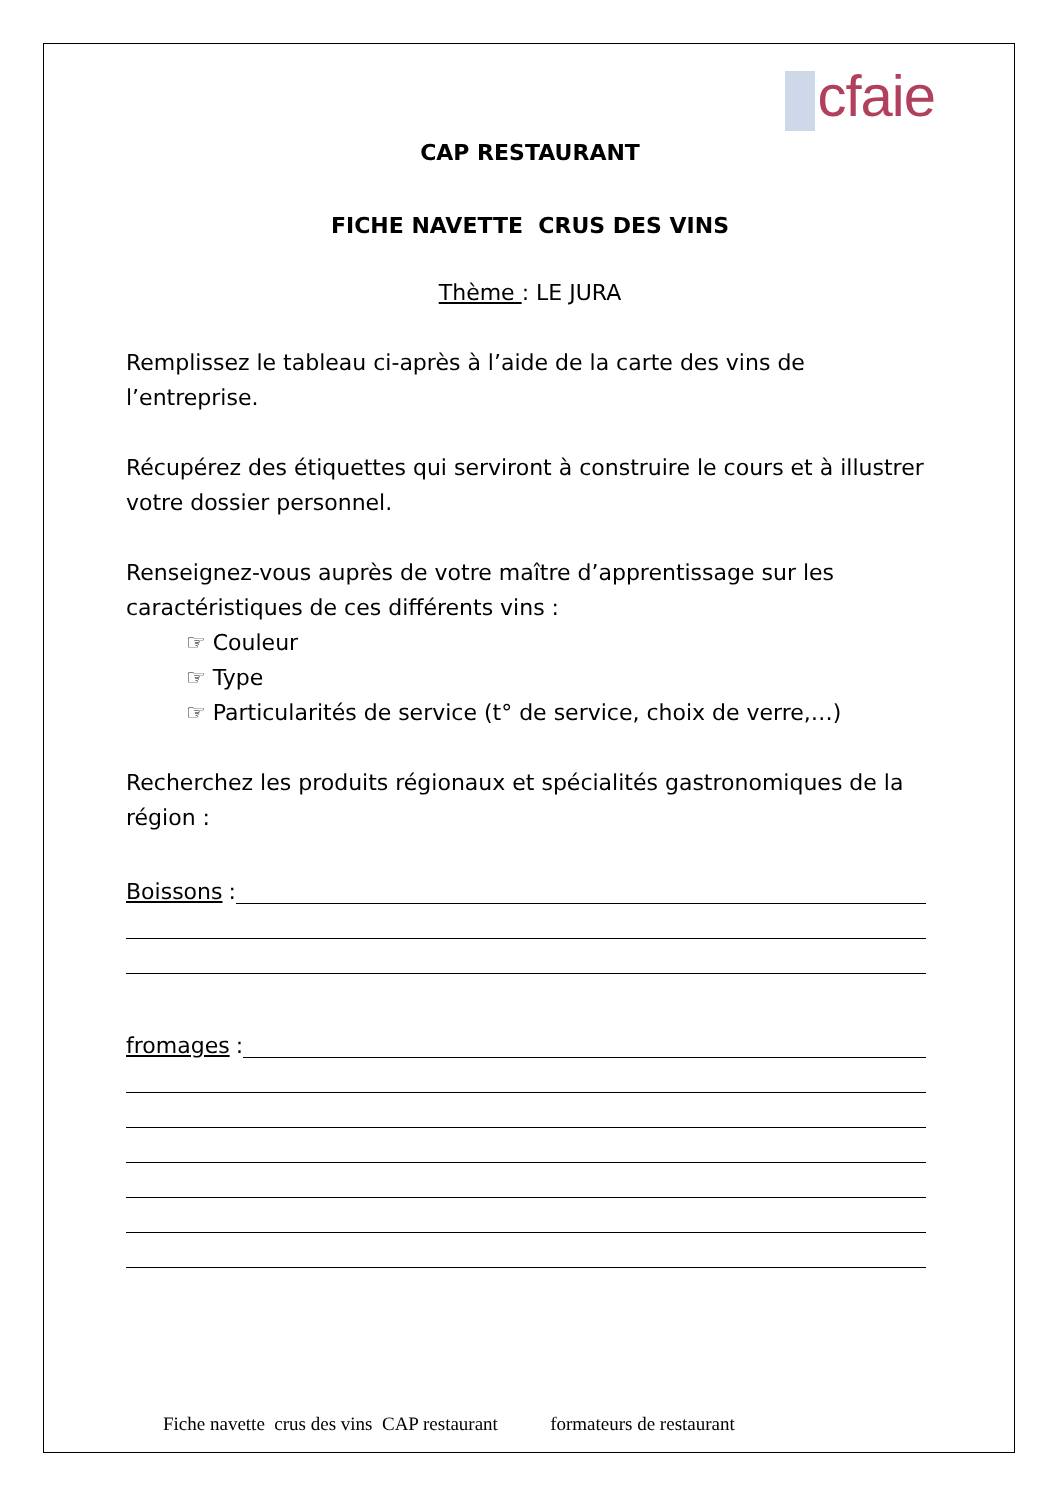cfaie
CAP RESTAURANT
FICHE NAVETTE CRUS DES VINS
Thème : LE JURA
Remplissez le tableau ci-après à l’aide de la carte des vins de l’entreprise.
Récupérez des étiquettes qui serviront à construire le cours et à illustrer votre dossier personnel.
Renseignez-vous auprès de votre maître d’apprentissage sur les caractéristiques de ces différents vins :
☞ Couleur
☞ Type
☞ Particularités de service (t° de service, choix de verre,…)
Recherchez les produits régionaux et spécialités gastronomiques de la région :
Boissons :
fromages :
Fiche navette crus des vins CAP restaurant formateurs de restaurant